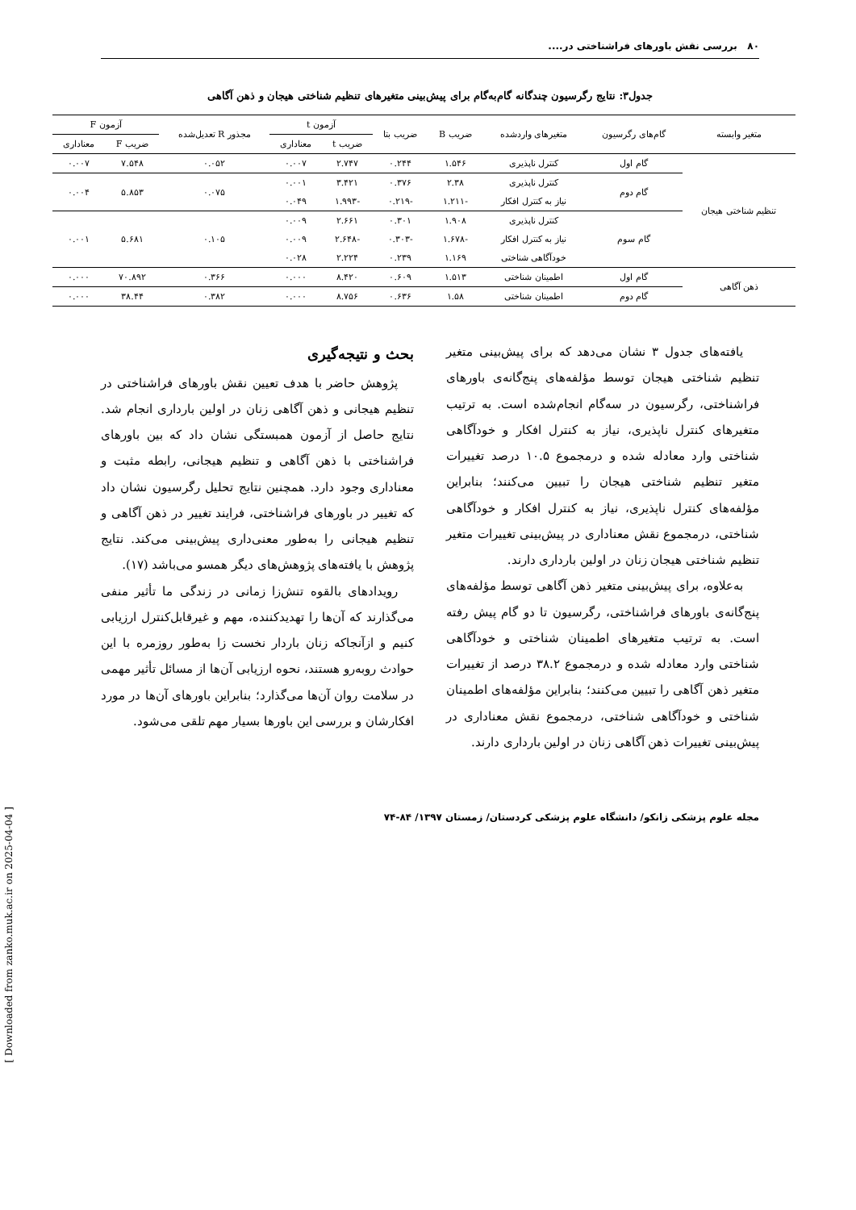۸۰ بررسی نقش باورهای فراشناختی در....
جدول۳: نتایج رگرسیون چندگانه گام‌به‌گام برای پیش‌بینی متغیرهای تنظیم شناختی هیجان و ذهن آگاهی
| متغیر وابسته | گام‌های رگرسیون | متغیرهای واردشده | ضریب B | ضریب بتا | آزمون t | | مجذور R تعدیل‌شده | آزمون F | |
| --- | --- | --- | --- | --- | --- | --- | --- | --- | --- |
| | | | | | ضریب t | معناداری | | ضریب F | معناداری |
| تنظیم شناختی هیجان | گام اول | کنترل ناپذیری | ۱.۵۴۶ | ۰.۲۴۴ | ۲.۷۴۷ | ۰.۰۰۷ | ۰.۰۵۲ | ۷.۵۴۸ | ۰.۰۰۷ |
| | گام دوم | کنترل ناپذیری | ۲.۳۸ | ۰.۳۷۶ | ۳.۴۲۱ | ۰.۰۰۱ | ۰.۰۷۵ | ۵.۸۵۳ | ۰.۰۰۴ |
| | | نیاز به کنترل افکار | -۱.۲۱۱ | -۰.۲۱۹ | -۱.۹۹۳ | ۰.۰۴۹ | | | |
| | گام سوم | کنترل ناپذیری | ۱.۹۰۸ | ۰.۳۰۱ | ۲.۶۶۱ | ۰.۰۰۹ | ۰.۱۰۵ | ۵.۶۸۱ | ۰.۰۰۱ |
| | | نیاز به کنترل افکار | -۱.۶۷۸ | -۰.۳۰۳ | -۲.۶۴۸ | ۰.۰۰۹ | | | |
| | | خودآگاهی شناختی | ۱.۱۶۹ | ۰.۲۳۹ | ۲.۲۲۴ | ۰.۰۲۸ | | | |
| ذهن آگاهی | گام اول | اطمینان شناختی | ۱.۵۱۳ | ۰.۶۰۹ | ۸.۴۲۰ | ۰.۰۰۰ | ۰.۳۶۶ | ۷۰.۸۹۲ | ۰.۰۰۰ |
| | گام دوم | اطمینان شناختی | ۱.۵۸ | ۰.۶۳۶ | ۸.۷۵۶ | ۰.۰۰۰ | ۰.۳۸۲ | ۳۸.۴۴ | ۰.۰۰۰ |
یافته‌های جدول ۳ نشان می‌دهد که برای پیش‌بینی متغیر تنظیم شناختی هیجان توسط مؤلفه‌های پنج‌گانه‌ی باورهای فراشناختی، رگرسیون در سه‌گام انجام‌شده است. به ترتیب متغیرهای کنترل ناپذیری، نیاز به کنترل افکار و خودآگاهی شناختی وارد معادله شده و درمجموع ۱۰.۵ درصد تغییرات متغیر تنظیم شناختی هیجان را تبیین می‌کنند؛ بنابراین مؤلفه‌های کنترل ناپذیری، نیاز به کنترل افکار و خودآگاهی شناختی، درمجموع نقش معناداری در پیش‌بینی تغییرات متغیر تنظیم شناختی هیجان زنان در اولین بارداری دارند.
به‌علاوه، برای پیش‌بینی متغیر ذهن آگاهی توسط مؤلفه‌های پنج‌گانه‌ی باورهای فراشناختی، رگرسیون تا دو گام پیش رفته است. به ترتیب متغیرهای اطمینان شناختی و خودآگاهی شناختی وارد معادله شده و درمجموع ۳۸.۲ درصد از تغییرات متغیر ذهن آگاهی را تبیین می‌کنند؛ بنابراین مؤلفه‌های اطمینان شناختی و خودآگاهی شناختی، درمجموع نقش معناداری در پیش‌بینی تغییرات ذهن آگاهی زنان در اولین بارداری دارند.
بحث و نتیجه‌گیری
پژوهش حاضر با هدف تعیین نقش باورهای فراشناختی در تنظیم هیجانی و ذهن آگاهی زنان در اولین بارداری انجام شد. نتایج حاصل از آزمون همبستگی نشان داد که بین باورهای فراشناختی با ذهن آگاهی و تنظیم هیجانی، رابطه مثبت و معناداری وجود دارد. همچنین نتایج تحلیل رگرسیون نشان داد که تغییر در باورهای فراشناختی، فرایند تغییر در ذهن آگاهی و تنظیم هیجانی را به‌طور معنی‌داری پیش‌بینی می‌کند. نتایج پژوهش با یافته‌های پژوهش‌های دیگر همسو می‌باشد (۱۷).
رویدادهای بالقوه تنش‌زا زمانی در زندگی ما تأثیر منفی می‌گذارند که آن‌ها را تهدیدکننده، مهم و غیرقابل‌کنترل ارزیابی کنیم و ازآنجاکه زنان باردار نخست زا به‌طور روزمره با این حوادث روبه‌رو هستند، نحوه ارزیابی آن‌ها از مسائل تأثیر مهمی در سلامت روان آن‌ها می‌گذارد؛ بنابراین باورهای آن‌ها در مورد افکارشان و بررسی این باورها بسیار مهم تلقی می‌شود.
مجله علوم پزشکی زانکو/ دانشگاه علوم پزشکی کردستان/ زمستان ۱۳۹۷/ ۸۴-۷۴
[ Downloaded from zanko.muk.ac.ir on 2025-04-04 ]